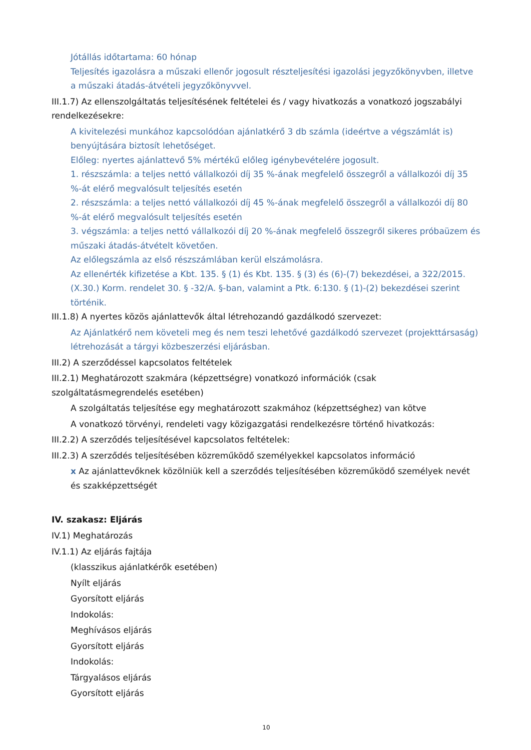Jótállás időtartama: 60 hónap
Teljesítés igazolásra a műszaki ellenőr jogosult részteljesítési igazolási jegyzőkönyvben, illetve a műszaki átadás-átvételi jegyzőkönyvvel.
III.1.7) Az ellenszolgáltatás teljesítésének feltételei és / vagy hivatkozás a vonatkozó jogszabályi rendelkezésekre:
A kivitelezési munkához kapcsolódóan ajánlatkérő 3 db számla (ideértve a végszámlát is) benyújtására biztosít lehetőséget.
Előleg: nyertes ajánlattevő 5% mértékű előleg igénybevételére jogosult.
1. részszámla: a teljes nettó vállalkozói díj 35 %-ának megfelelő összegről a vállalkozói díj 35 %-át elérő megvalósult teljesítés esetén
2. részszámla: a teljes nettó vállalkozói díj 45 %-ának megfelelő összegről a vállalkozói díj 80 %-át elérő megvalósult teljesítés esetén
3. végszámla: a teljes nettó vállalkozói díj 20 %-ának megfelelő összegről sikeres próbaüzem és műszaki átadás-átvételt követően.
Az előlegszámla az első részszámlában kerül elszámolásra.
Az ellenérték kifizetése a Kbt. 135. § (1) és Kbt. 135. § (3) és (6)-(7) bekezdései, a 322/2015. (X.30.) Korm. rendelet 30. § -32/A. §-ban, valamint a Ptk. 6:130. § (1)-(2) bekezdései szerint történik.
III.1.8) A nyertes közös ajánlattevők által létrehozandó gazdálkodó szervezet:
Az Ajánlatkérő nem követeli meg és nem teszi lehetővé gazdálkodó szervezet (projekttársaság) létrehozását a tárgyi közbeszerzési eljárásban.
III.2) A szerződéssel kapcsolatos feltételek
III.2.1) Meghatározott szakmára (képzettségre) vonatkozó információk (csak szolgáltatásmegrendelés esetében)
A szolgáltatás teljesítése egy meghatározott szakmához (képzettséghez) van kötve
A vonatkozó törvényi, rendeleti vagy közigazgatási rendelkezésre történő hivatkozás:
III.2.2) A szerződés teljesítésével kapcsolatos feltételek:
III.2.3) A szerződés teljesítésében közreműködő személyekkel kapcsolatos információ
x Az ajánlattevőknek közölniük kell a szerződés teljesítésében közreműködő személyek nevét és szakképzettségét
IV. szakasz: Eljárás
IV.1) Meghatározás
IV.1.1) Az eljárás fajtája
(klasszikus ajánlatkérők esetében)
Nyílt eljárás
Gyorsított eljárás
Indokolás:
Meghívásos eljárás
Gyorsított eljárás
Indokolás:
Tárgyalásos eljárás
Gyorsított eljárás
10